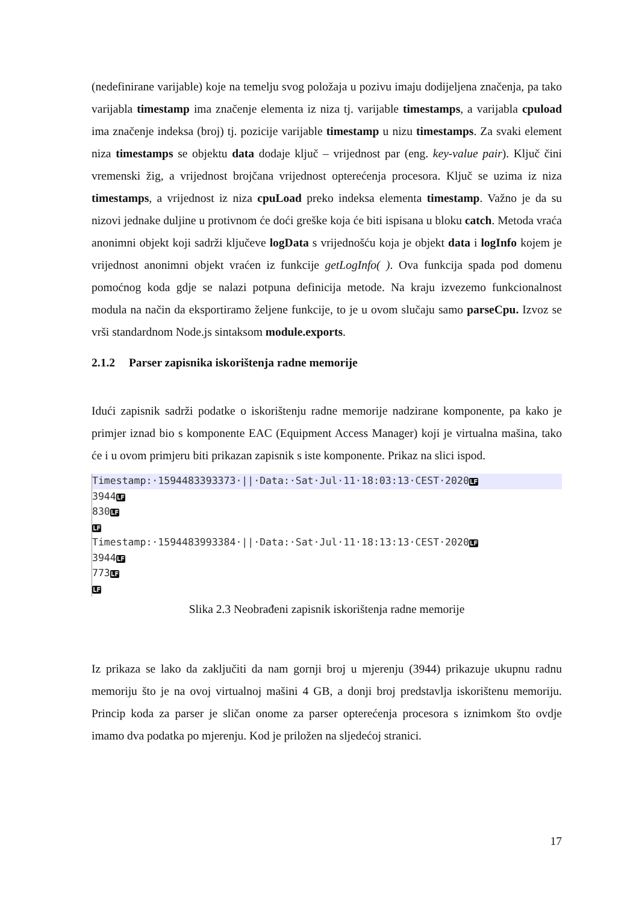(nedefinirane varijable) koje na temelju svog položaja u pozivu imaju dodijeljena značenja, pa tako varijabla timestamp ima značenje elementa iz niza tj. varijable timestamps, a varijabla cpuload ima značenje indeksa (broj) tj. pozicije varijable timestamp u nizu timestamps. Za svaki element niza timestamps se objektu data dodaje ključ – vrijednost par (eng. key-value pair). Ključ čini vremenski žig, a vrijednost brojčana vrijednost opterećenja procesora. Ključ se uzima iz niza timestamps, a vrijednost iz niza cpuLoad preko indeksa elementa timestamp. Važno je da su nizovi jednake duljine u protivnom će doći greške koja će biti ispisana u bloku catch. Metoda vraća anonimni objekt koji sadrži ključeve logData s vrijednošću koja je objekt data i logInfo kojem je vrijednost anonimni objekt vraćen iz funkcije getLogInfo( ). Ova funkcija spada pod domenu pomoćnog koda gdje se nalazi potpuna definicija metode. Na kraju izvezemo funkcionalnost modula na način da eksportiramo željene funkcije, to je u ovom slučaju samo parseCpu. Izvoz se vrši standardnom Node.js sintaksom module.exports.
2.1.2 Parser zapisnika iskorištenja radne memorije
Idući zapisnik sadrži podatke o iskorištenju radne memorije nadzirane komponente, pa kako je primjer iznad bio s komponente EAC (Equipment Access Manager) koji je virtualna mašina, tako će i u ovom primjeru biti prikazan zapisnik s iste komponente. Prikaz na slici ispod.
Timestamp:·1594483393373·||·Data:·Sat·Jul·11·18:03:13·CEST·2020LF
3944LF
830LF
LF
Timestamp:·1594483993384·||·Data:·Sat·Jul·11·18:13:13·CEST·2020LF
3944LF
773LF
LF
Slika 2.3 Neobrađeni zapisnik iskorištenja radne memorije
Iz prikaza se lako da zaključiti da nam gornji broj u mjerenju (3944) prikazuje ukupnu radnu memoriju što je na ovoj virtualnoj mašini 4 GB, a donji broj predstavlja iskorištenu memoriju. Princip koda za parser je sličan onome za parser opterećenja procesora s iznimkom što ovdje imamo dva podatka po mjerenju. Kod je priložen na sljedećoj stranici.
17